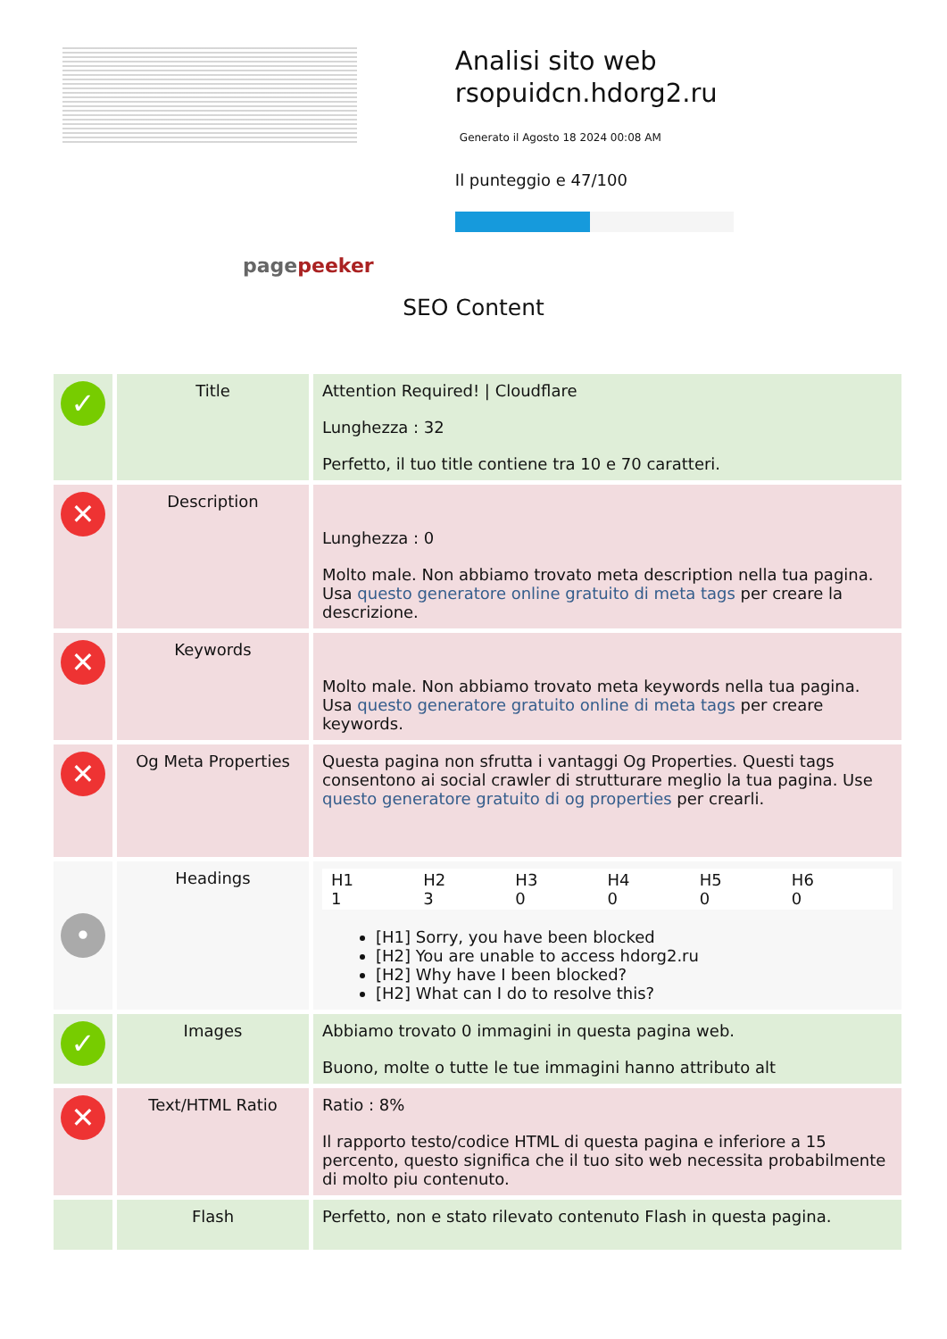pagepeeker
Analisi sito web rsopuidcn.hdorg2.ru
Generato il Agosto 18 2024 00:08 AM
Il punteggio e 47/100
SEO Content
| ✓ | Title | Attention Required! / Cloudflare Lunghezza : 32 Perfetto, il tuo title contiene tra 10 e 70 caratteri. |
| ✕ | Description | Lunghezza : 0 Molto male. Non abbiamo trovato meta description nella tua pagina. Usa questo generatore online gratuito di meta tags per creare la descrizione. |
| ✕ | Keywords | Molto male. Non abbiamo trovato meta keywords nella tua pagina. Usa questo generatore gratuito online di meta tags per creare keywords. |
| ✕ | Og Meta Properties | Questa pagina non sfrutta i vantaggi Og Properties. Questi tags consentono ai social crawler di strutturare meglio la tua pagina. Use questo generatore gratuito di og properties per crearli. |
| • | Headings | H1 1 H2 3 H3 0 H4 0 H5 0 H6 0 [H1] Sorry, you have been blocked [H2] You are unable to access hdorg2.ru [H2] Why have I been blocked? [H2] What can I do to resolve this? |
| ✓ | Images | Abbiamo trovato 0 immagini in questa pagina web. Buono, molte o tutte le tue immagini hanno attributo alt |
| ✕ | Text/HTML Ratio | Ratio : 8% Il rapporto testo/codice HTML di questa pagina e inferiore a 15 percento, questo significa che il tuo sito web necessita probabilmente di molto piu contenuto. |
| | Flash | Perfetto, non e stato rilevato contenuto Flash in questa pagina. |